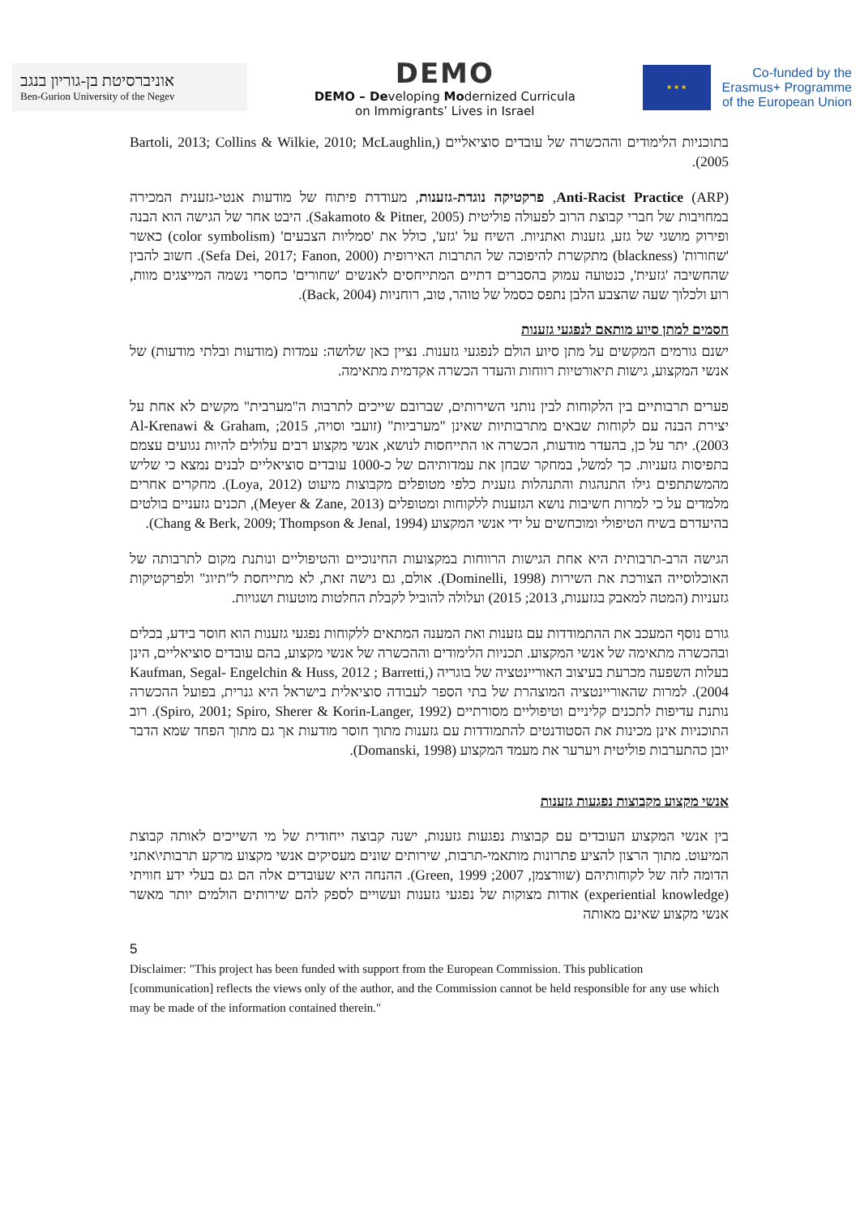אוניברסיטת בן-גוריון בנגב
Ben-Gurion University of the Negev
DEMO
DEMO – Developing Modernized Curricula
on Immigrants’ Lives in Israel
★ ★ ★
Co-funded by the
Erasmus+ Programme
of the European Union
בתוכניות הלימודים וההכשרה של עובדים סוציאליים (Bartoli, 2013; Collins & Wilkie, 2010; McLaughlin, 2005).
Anti-Racist Practice (ARP), פרקטיקה נוגדת-גזענות, מעודדת פיתוח של מודעות אנטי-גזענית המכירה במחויבות של חברי קבוצת הרוב לפעולה פוליטית (Sakamoto & Pitner, 2005). היבט אחר של הגישה הוא הבנה ופירוק מושגי של גזע, גזענות ואתניות. השיח על 'גזע', כולל את 'סמליות הצבעים' (color symbolism) כאשר 'שחורות' (blackness) מתקשרת להיפוכה של התרבות האירופית (Sefa Dei, 2017; Fanon, 2000). חשוב להבין שהחשיבה 'גזעית', כנטועה עמוק בהסברים דתיים המתייחסים לאנשים 'שחורים' כחסרי נשמה המייצגים מוות, רוע ולכלוך שעה שהצבע הלבן נתפס כסמל של טוהר, טוב, רוחניות (Back, 2004).
חסמים למתן סיוע מותאם לנפגעי גזענות
ישנם גורמים המקשים על מתן סיוע הולם לנפגעי גזענות. נציין כאן שלושה: עמדות (מודעות ובלתי מודעות) של אנשי המקצוע, גישות תיאורטיות רווחות והעדר הכשרה אקדמית מתאימה.
פערים תרבותיים בין הלקוחות לבין נותני השירותים, שברובם שייכים לתרבות ה"מערבית" מקשים לא אחת על יצירת הבנה עם לקוחות שבאים מתרבותיות שאינן "מערביות" (זועבי וסויה, 2015; Al-Krenawi & Graham, 2003). יתר על כן, בהעדר מודעות, הכשרה או התייחסות לנושא, אנשי מקצוע רבים עלולים להיות נגועים עצמם בתפיסות גזעניות. כך למשל, במחקר שבחן את עמדותיהם של כ-1000 עובדים סוציאליים לבנים נמצא כי שליש מהמשתתפים גילו התנהגות והתנהלות גזענית כלפי מטופלים מקבוצות מיעוט (Loya, 2012). מחקרים אחרים מלמדים על כי למרות חשיבות נושא הגזענות ללקוחות ומטופלים (Meyer & Zane, 2013), תכנים גזעניים בולטים בהיעדרם בשיח הטיפולי ומוכחשים על ידי אנשי המקצוע (Chang & Berk, 2009; Thompson & Jenal, 1994).
הגישה הרב-תרבותית היא אחת הגישות הרווחות במקצועות החינוכיים והטיפוליים ונותנת מקום לתרבותה של האוכלוסייה הצורכת את השירות (Dominelli, 1998). אולם, גם גישה זאת, לא מתייחסת ל"תיוג" ולפרקטיקות גזעניות (המטה למאבק בגזענות, 2013; 2015) ועלולה להוביל לקבלת החלטות מוטעות ושגויות.
גורם נוסף המעכב את ההתמודדות עם גזענות ואת המענה המתאים ללקוחות נפגעי גזענות הוא חוסר בידע, בכלים ובהכשרה מתאימה של אנשי המקצוע. תכניות הלימודים וההכשרה של אנשי מקצוע, בהם עובדים סוציאליים, הינן בעלות השפעה מכרעת בעיצוב האוריינטציה של בוגריה (Kaufman, Segal- Engelchin & Huss, 2012 ; Barretti, 2004). למרות שהאוריינטציה המוצהרת של בתי הספר לעבודה סוציאלית בישראל היא גנרית, בפועל ההכשרה נותנת עדיפות לתכנים קליניים וטיפוליים מסורתיים (Spiro, 2001; Spiro, Sherer & Korin-Langer, 1992). רוב התוכניות אינן מכינות את הסטודנטים להתמודדות עם גזענות מתוך חוסר מודעות אך גם מתוך הפחד שמא הדבר יובן כהתערבות פוליטית ויערער את מעמד המקצוע (Domanski, 1998).
אנשי מקצוע מקבוצות נפגעות גזענות
בין אנשי המקצוע העובדים עם קבוצות נפגעות גזענות, ישנה קבוצה ייחודית של מי השייכים לאותה קבוצת המיעוט. מתוך הרצון להציע פתרונות מותאמי-תרבות, שירותים שונים מעסיקים אנשי מקצוע מרקע תרבותי\אתני הדומה לזה של לקוחותיהם (שוורצמן, 2007; Green, 1999). ההנחה היא שעובדים אלה הם גם בעלי ידע חוויתי (experiential knowledge) אודות מצוקות של נפגעי גזענות ועשויים לספק להם שירותים הולמים יותר מאשר אנשי מקצוע שאינם מאותה
5
Disclaimer: "This project has been funded with support from the European Commission. This publication [communication] reflects the views only of the author, and the Commission cannot be held responsible for any use which may be made of the information contained therein."